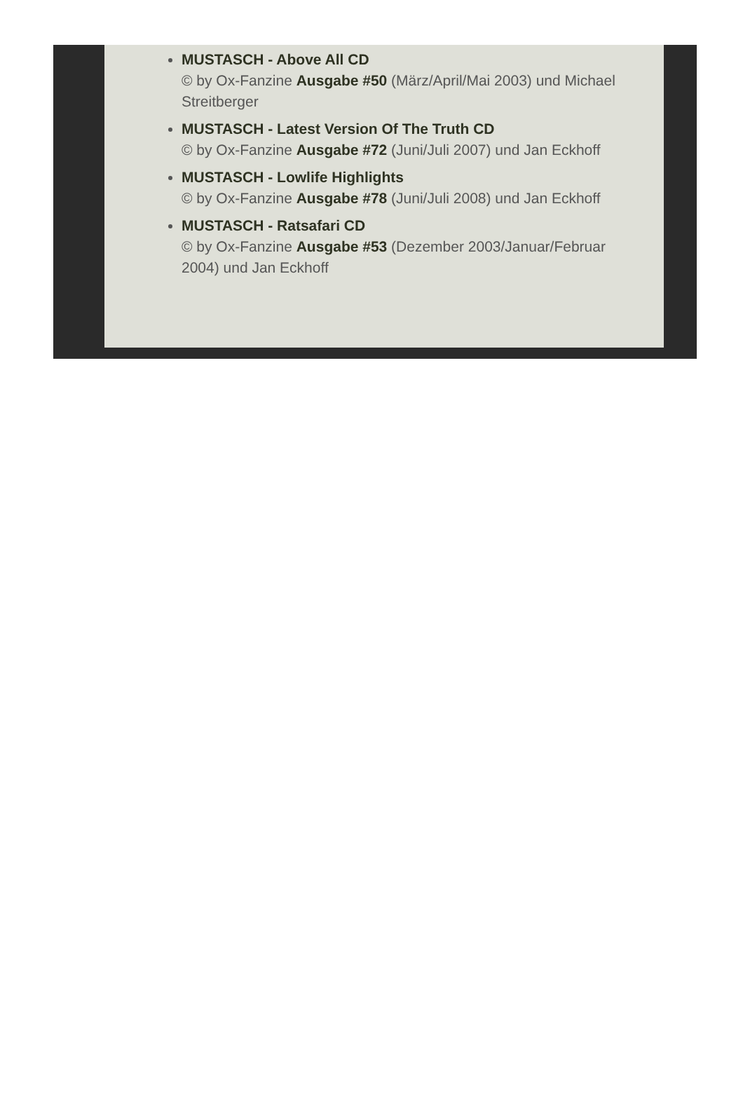MUSTASCH - Above All CD
© by Ox-Fanzine Ausgabe #50 (März/April/Mai 2003) und Michael Streitberger
MUSTASCH - Latest Version Of The Truth CD
© by Ox-Fanzine Ausgabe #72 (Juni/Juli 2007) und Jan Eckhoff
MUSTASCH - Lowlife Highlights
© by Ox-Fanzine Ausgabe #78 (Juni/Juli 2008) und Jan Eckhoff
MUSTASCH - Ratsafari CD
© by Ox-Fanzine Ausgabe #53 (Dezember 2003/Januar/Februar 2004) und Jan Eckhoff